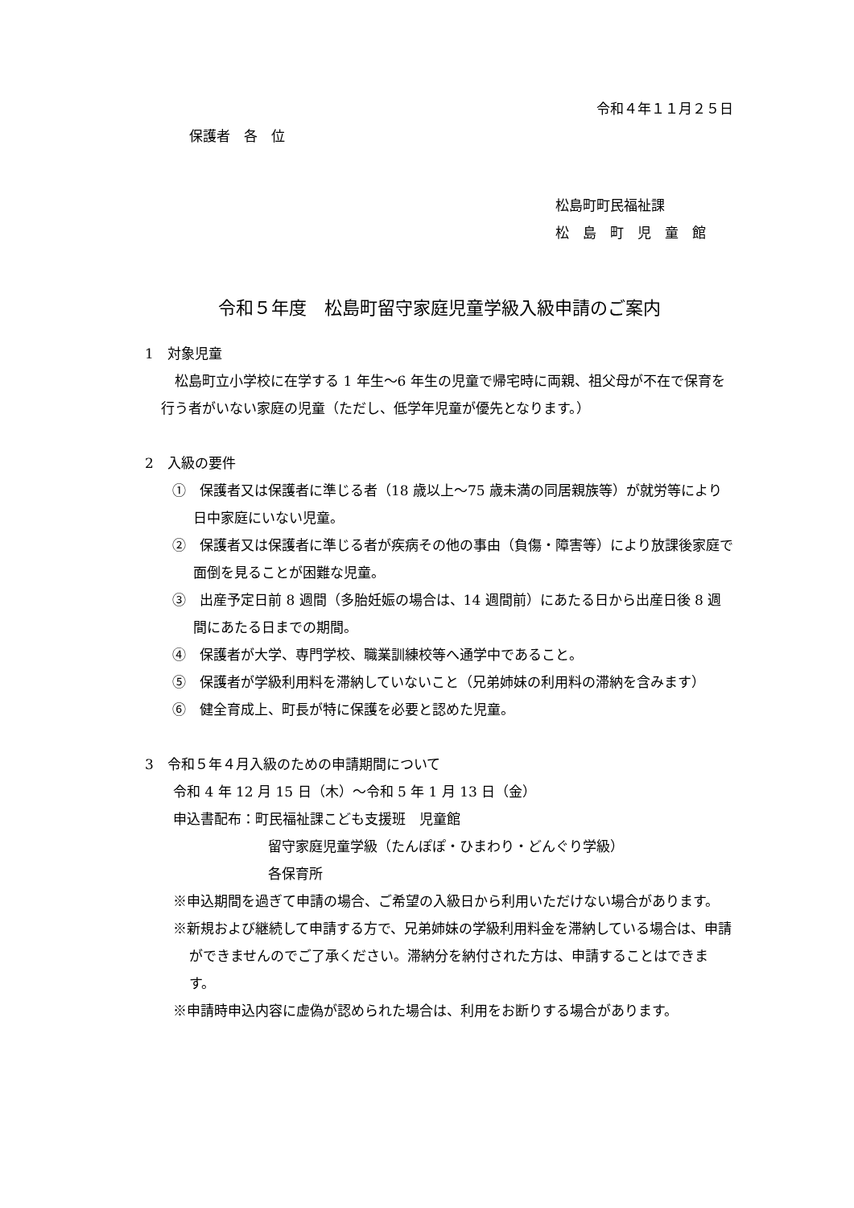令和４年１１月２５日
保護者　各　位
松島町町民福祉課
松　島　町　児　童　館
令和５年度　松島町留守家庭児童学級入級申請のご案内
1　対象児童
　松島町立小学校に在学する 1 年生～6 年生の児童で帰宅時に両親、祖父母が不在で保育を行う者がいない家庭の児童（ただし、低学年児童が優先となります。）
2　入級の要件
①　保護者又は保護者に準じる者（18 歳以上～75 歳未満の同居親族等）が就労等により日中家庭にいない児童。
②　保護者又は保護者に準じる者が疾病その他の事由（負傷・障害等）により放課後家庭で面倒を見ることが困難な児童。
③　出産予定日前 8 週間（多胎妊娠の場合は、14 週間前）にあたる日から出産日後 8 週間にあたる日までの期間。
④　保護者が大学、専門学校、職業訓練校等へ通学中であること。
⑤　保護者が学級利用料を滞納していないこと（兄弟姉妹の利用料の滞納を含みます）
⑥　健全育成上、町長が特に保護を必要と認めた児童。
3　令和５年４月入級のための申請期間について
令和 4 年 12 月 15 日（木）～令和 5 年 1 月 13 日（金）
申込書配布：町民福祉課こども支援班　児童館
留守家庭児童学級（たんぽぽ・ひまわり・どんぐり学級）
各保育所
※申込期間を過ぎて申請の場合、ご希望の入級日から利用いただけない場合があります。
※新規および継続して申請する方で、兄弟姉妹の学級利用料金を滞納している場合は、申請ができませんのでご了承ください。滞納分を納付された方は、申請することはできます。
※申請時申込内容に虚偽が認められた場合は、利用をお断りする場合があります。